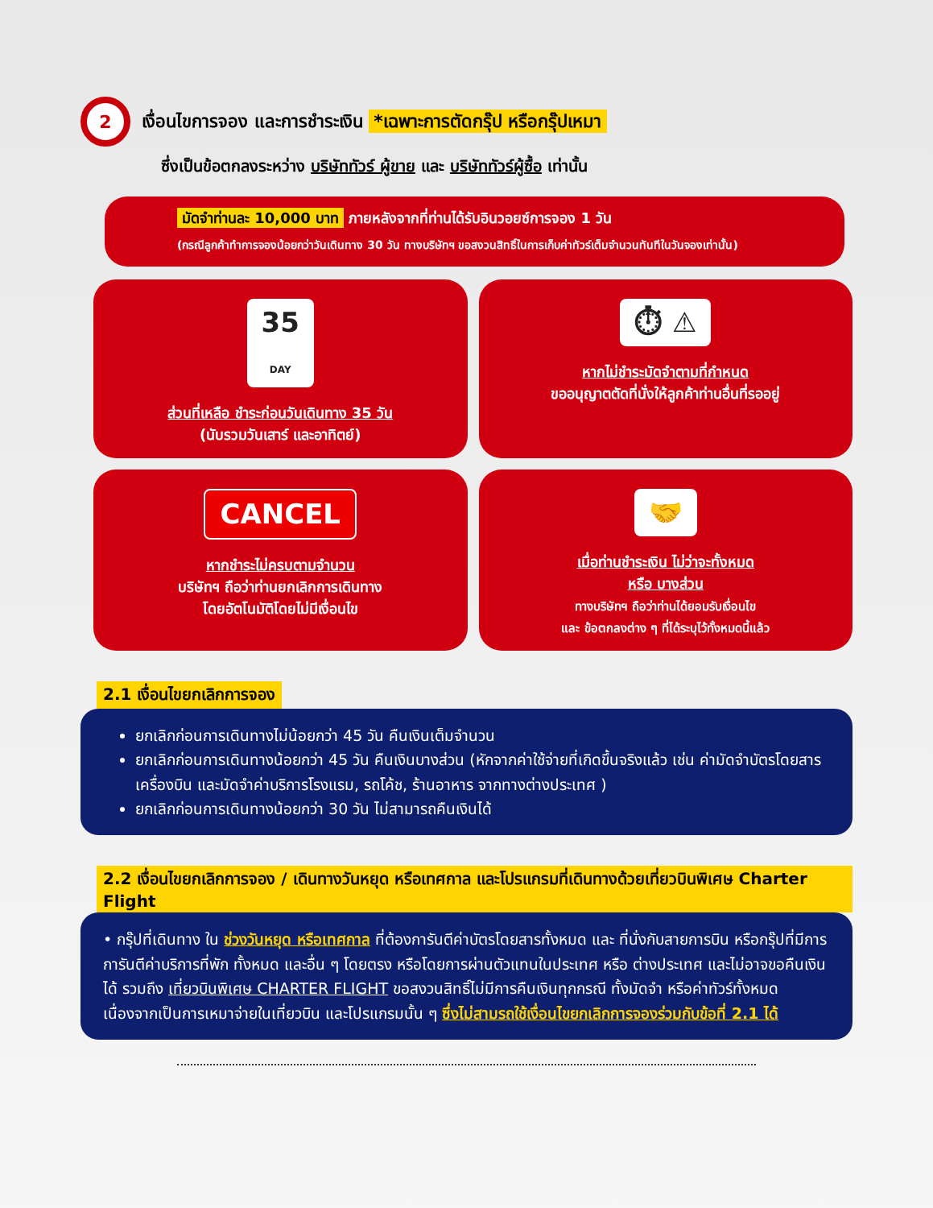2
เงื่อนไขการจอง และการชำระเงิน *เฉพาะการตัดกรุ๊ป หรือกรุ๊ปเหมา
ซึ่งเป็นข้อตกลงระหว่าง บริษัททัวร์ ผู้ขาย และ บริษัททัวร์ผู้ซื้อ เท่านั้น
มัดจำท่านละ 10,000 บาท ภายหลังจากที่ท่านได้รับอินวอยซ์การจอง 1 วัน
(กรณีลูกค้าทำการจองน้อยกว่าวันเดินทาง 30 วัน ทางบริษัทฯ ขอสงวนสิทธิ์ในการเก็บค่าทัวร์เต็มจำนวนทันทีในวันจองเท่านั้น)
35
DAY
ส่วนที่เหลือ ชำระก่อนวันเดินทาง 35 วัน
(นับรวมวันเสาร์ และอาทิตย์)
⏱ ⚠
หากไม่ชำระมัดจำตามที่กำหนด
ขออนุญาตตัดที่นั่งให้ลูกค้าท่านอื่นที่รออยู่
CANCEL
หากชำระไม่ครบตามจำนวน
บริษัทฯ ถือว่าท่านยกเลิกการเดินทาง
โดยอัตโนมัติโดยไม่มีเงื่อนไข
🤝
เมื่อท่านชำระเงิน ไม่ว่าจะทั้งหมด
หรือ บางส่วน
ทางบริษัทฯ ถือว่าท่านได้ยอมรับเงื่อนไข
และ ข้อตกลงต่าง ๆ ที่ได้ระบุไว้ทั้งหมดนี้แล้ว
2.1 เงื่อนไขยกเลิกการจอง
ยกเลิกก่อนการเดินทางไม่น้อยกว่า 45 วัน คืนเงินเต็มจำนวน
ยกเลิกก่อนการเดินทางน้อยกว่า 45 วัน คืนเงินบางส่วน (หักจากค่าใช้จ่ายที่เกิดขึ้นจริงแล้ว เช่น ค่ามัดจำบัตรโดยสารเครื่องบิน และมัดจำค่าบริการโรงแรม, รถโค้ช, ร้านอาหาร จากทางต่างประเทศ )
ยกเลิกก่อนการเดินทางน้อยกว่า 30 วัน ไม่สามารถคืนเงินได้
2.2 เงื่อนไขยกเลิกการจอง / เดินทางวันหยุด หรือเทศกาล และโปรแกรมที่เดินทางด้วยเที่ยวบินพิเศษ Charter Flight
• กรุ๊ปที่เดินทาง ใน ช่วงวันหยุด หรือเทศกาล ที่ต้องการันตีค่าบัตรโดยสารทั้งหมด และ ที่นั่งกับสายการบิน หรือกรุ๊ปที่มีการการันตีค่าบริการที่พัก ทั้งหมด และอื่น ๆ โดยตรง หรือโดยการผ่านตัวแทนในประเทศ หรือ ต่างประเทศ และไม่อาจขอคืนเงินได้ รวมถึง เที่ยวบินพิเศษ CHARTER FLIGHT ขอสงวนสิทธิ์ไม่มีการคืนเงินทุกกรณี ทั้งมัดจำ หรือค่าทัวร์ทั้งหมด เนื่องจากเป็นการเหมาจ่ายในเที่ยวบิน และโปรแกรมนั้น ๆ ซึ่งไม่สามรถใช้เงื่อนไขยกเลิกการจองร่วมกับข้อที่ 2.1 ได้